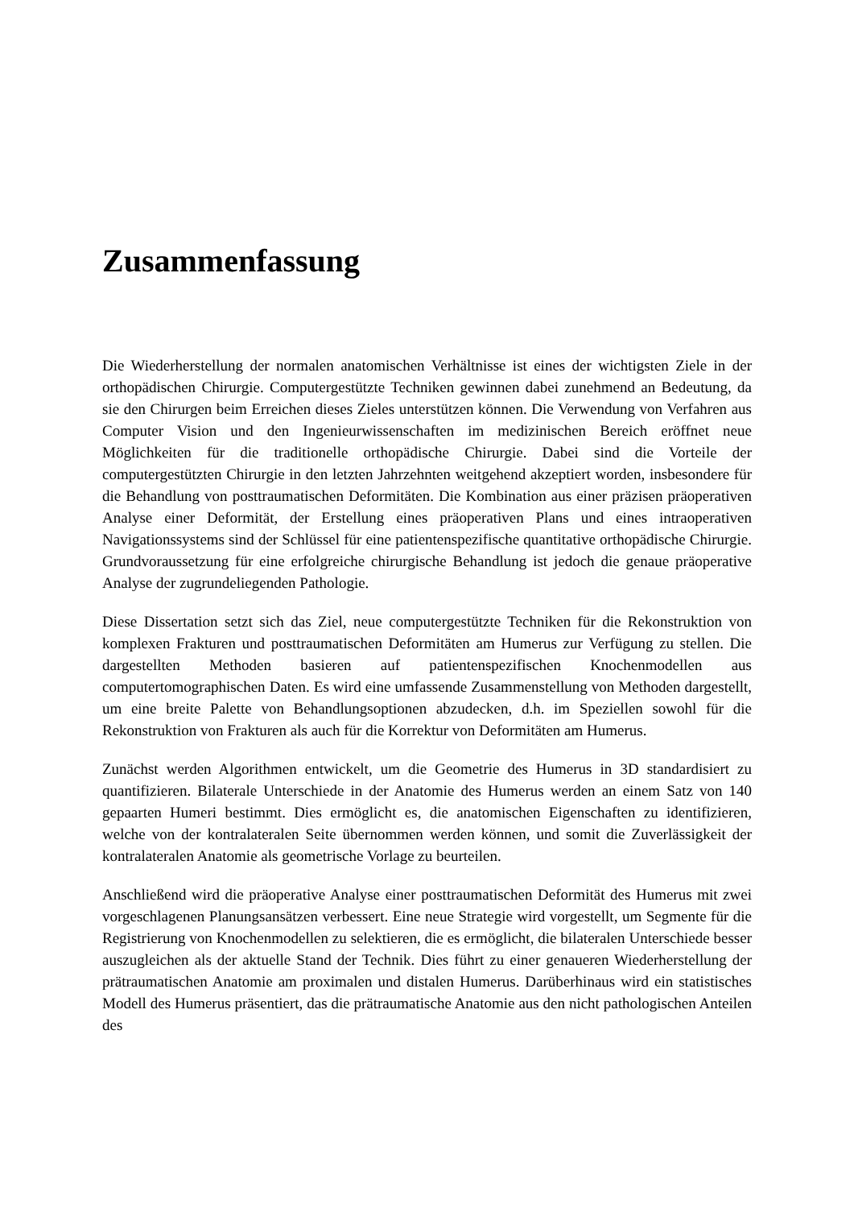Zusammenfassung
Die Wiederherstellung der normalen anatomischen Verhältnisse ist eines der wichtigsten Ziele in der orthopädischen Chirurgie. Computergestützte Techniken gewinnen dabei zunehmend an Bedeutung, da sie den Chirurgen beim Erreichen dieses Zieles unterstützen können. Die Verwendung von Verfahren aus Computer Vision und den Ingenieurwissenschaften im medizinischen Bereich eröffnet neue Möglichkeiten für die traditionelle orthopädische Chirurgie. Dabei sind die Vorteile der computergestützten Chirurgie in den letzten Jahrzehnten weitgehend akzeptiert worden, insbesondere für die Behandlung von posttraumatischen Deformitäten. Die Kombination aus einer präzisen präoperativen Analyse einer Deformität, der Erstellung eines präoperativen Plans und eines intraoperativen Navigationssystems sind der Schlüssel für eine patientenspezifische quantitative orthopädische Chirurgie. Grundvoraussetzung für eine erfolgreiche chirurgische Behandlung ist jedoch die genaue präoperative Analyse der zugrundeliegenden Pathologie.
Diese Dissertation setzt sich das Ziel, neue computergestützte Techniken für die Rekonstruktion von komplexen Frakturen und posttraumatischen Deformitäten am Humerus zur Verfügung zu stellen. Die dargestellten Methoden basieren auf patientenspezifischen Knochenmodellen aus computertomographischen Daten. Es wird eine umfassende Zusammenstellung von Methoden dargestellt, um eine breite Palette von Behandlungsoptionen abzudecken, d.h. im Speziellen sowohl für die Rekonstruktion von Frakturen als auch für die Korrektur von Deformitäten am Humerus.
Zunächst werden Algorithmen entwickelt, um die Geometrie des Humerus in 3D standardisiert zu quantifizieren. Bilaterale Unterschiede in der Anatomie des Humerus werden an einem Satz von 140 gepaarten Humeri bestimmt. Dies ermöglicht es, die anatomischen Eigenschaften zu identifizieren, welche von der kontralateralen Seite übernommen werden können, und somit die Zuverlässigkeit der kontralateralen Anatomie als geometrische Vorlage zu beurteilen.
Anschließend wird die präoperative Analyse einer posttraumatischen Deformität des Humerus mit zwei vorgeschlagenen Planungsansätzen verbessert. Eine neue Strategie wird vorgestellt, um Segmente für die Registrierung von Knochenmodellen zu selektieren, die es ermöglicht, die bilateralen Unterschiede besser auszugleichen als der aktuelle Stand der Technik. Dies führt zu einer genaueren Wiederherstellung der prätraumatischen Anatomie am proximalen und distalen Humerus. Darüberhinaus wird ein statistisches Modell des Humerus präsentiert, das die prätraumatische Anatomie aus den nicht pathologischen Anteilen des